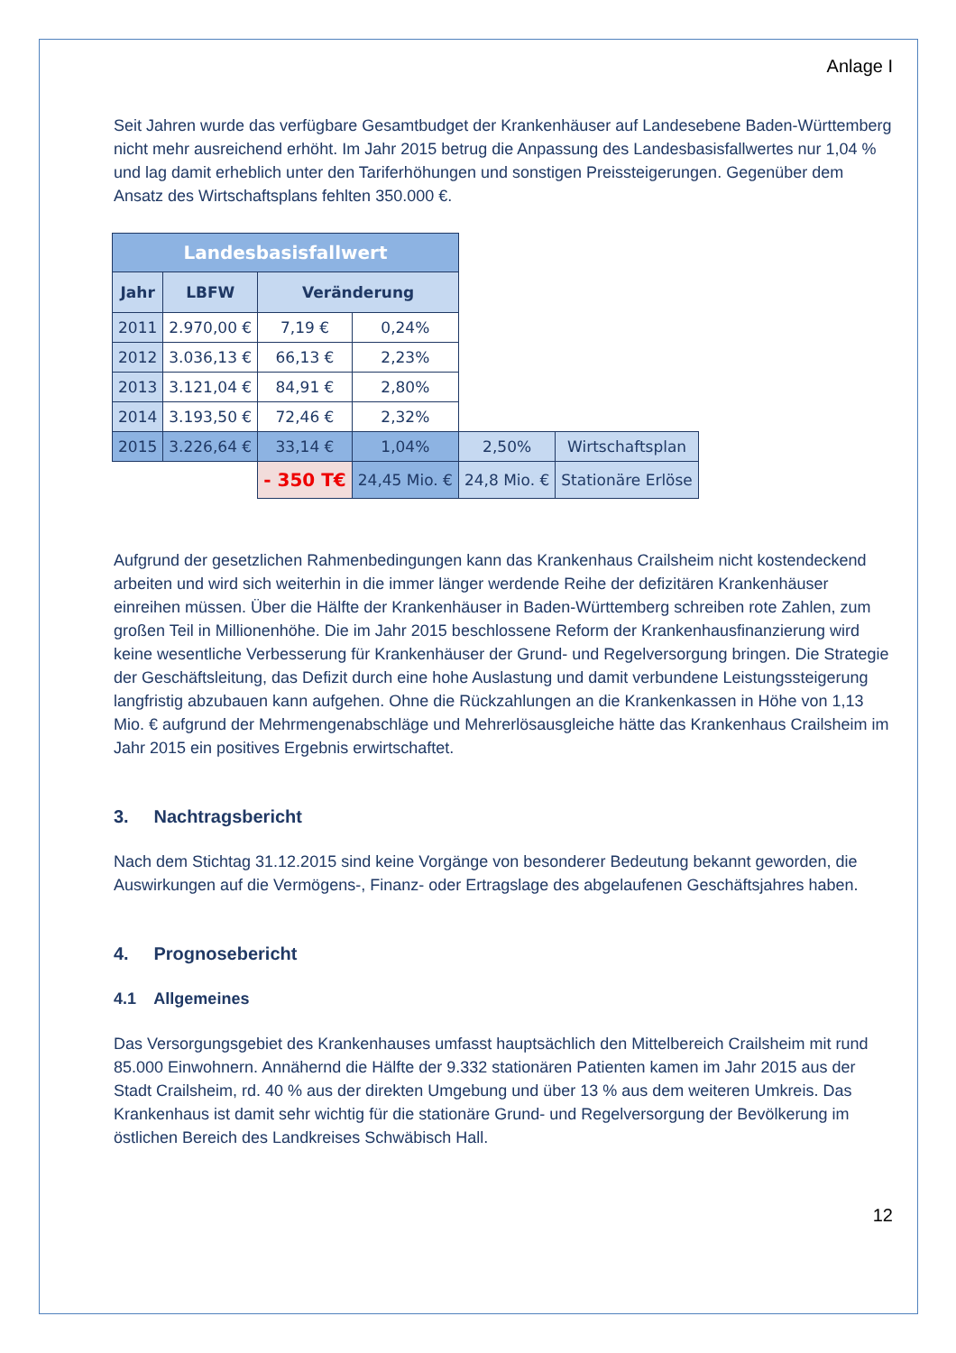Anlage I
Seit Jahren wurde das verfügbare Gesamtbudget der Krankenhäuser auf Landesebene Baden-Württemberg nicht mehr ausreichend erhöht. Im Jahr 2015 betrug die Anpassung des Landesbasisfallwertes nur 1,04 % und lag damit erheblich unter den Tariferhöhungen und sonstigen Preissteigerungen. Gegenüber dem Ansatz des Wirtschaftsplans fehlten 350.000 €.
| Landesbasisfallwert | | | | | |
| --- | --- | --- | --- | --- | --- |
| Jahr | LBFW | Veränderung | | | |
| 2011 | 2.970,00 € | 7,19 € | 0,24% | | |
| 2012 | 3.036,13 € | 66,13 € | 2,23% | | |
| 2013 | 3.121,04 € | 84,91 € | 2,80% | | |
| 2014 | 3.193,50 € | 72,46 € | 2,32% | | |
| 2015 | 3.226,64 € | 33,14 € | 1,04% | 2,50% | Wirtschaftsplan |
| | | - 350 T€ | 24,45 Mio. € | 24,8 Mio. € | Stationäre Erlöse |
Aufgrund der gesetzlichen Rahmenbedingungen kann das Krankenhaus Crailsheim nicht kostendeckend arbeiten und wird sich weiterhin in die immer länger werdende Reihe der defizitären Krankenhäuser einreihen müssen. Über die Hälfte der Krankenhäuser in Baden-Württemberg schreiben rote Zahlen, zum großen Teil in Millionenhöhe. Die im Jahr 2015 beschlossene Reform der Krankenhausfinanzierung wird keine wesentliche Verbesserung für Krankenhäuser der Grund- und Regelversorgung bringen. Die Strategie der Geschäftsleitung, das Defizit durch eine hohe Auslastung und damit verbundene Leistungssteigerung langfristig abzubauen kann aufgehen. Ohne die Rückzahlungen an die Krankenkassen in Höhe von 1,13 Mio. € aufgrund der Mehrmengenabschläge und Mehrerlösausgleiche hätte das Krankenhaus Crailsheim im Jahr 2015 ein positives Ergebnis erwirtschaftet.
3. Nachtragsbericht
Nach dem Stichtag 31.12.2015 sind keine Vorgänge von besonderer Bedeutung bekannt geworden, die Auswirkungen auf die Vermögens-, Finanz- oder Ertragslage des abgelaufenen Geschäftsjahres haben.
4. Prognosebericht
4.1 Allgemeines
Das Versorgungsgebiet des Krankenhauses umfasst hauptsächlich den Mittelbereich Crailsheim mit rund 85.000 Einwohnern. Annähernd die Hälfte der 9.332 stationären Patienten kamen im Jahr 2015 aus der Stadt Crailsheim, rd. 40 % aus der direkten Umgebung und über 13 % aus dem weiteren Umkreis. Das Krankenhaus ist damit sehr wichtig für die stationäre Grund- und Regelversorgung der Bevölkerung im östlichen Bereich des Landkreises Schwäbisch Hall.
12